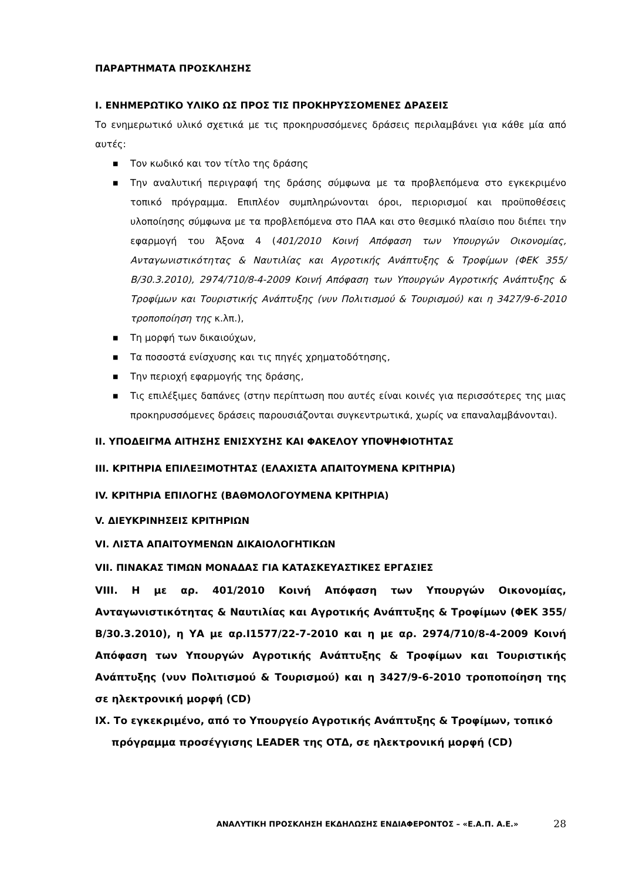ΠΑΡΑΡΤΗΜΑΤΑ ΠΡΟΣΚΛΗΣΗΣ
I. ΕΝΗΜΕΡΩΤΙΚΟ ΥΛΙΚΟ ΩΣ ΠΡΟΣ ΤΙΣ ΠΡΟΚΗΡΥΣΣΟΜΕΝΕΣ ΔΡΑΣΕΙΣ
Το ενημερωτικό υλικό σχετικά με τις προκηρυσσόμενες δράσεις περιλαμβάνει για κάθε μία από αυτές:
■ Τον κωδικό και τον τίτλο της δράσης
■ Την αναλυτική περιγραφή της δράσης σύμφωνα με τα προβλεπόμενα στο εγκεκριμένο τοπικό πρόγραμμα. Επιπλέον συμπληρώνονται όροι, περιορισμοί και προϋποθέσεις υλοποίησης σύμφωνα με τα προβλεπόμενα στο ΠΑΑ και στο θεσμικό πλαίσιο που διέπει την εφαρμογή του Άξονα 4 (401/2010 Κοινή Απόφαση των Υπουργών Οικονομίας, Ανταγωνιστικότητας & Ναυτιλίας και Αγροτικής Ανάπτυξης & Τροφίμων (ΦΕΚ 355/Β/30.3.2010), 2974/710/8-4-2009 Κοινή Απόφαση των Υπουργών Αγροτικής Ανάπτυξης & Τροφίμων και Τουριστικής Ανάπτυξης (νυν Πολιτισμού & Τουρισμού) και η 3427/9-6-2010 τροποποίηση της κ.λπ.),
■ Τη μορφή των δικαιούχων,
■ Τα ποσοστά ενίσχυσης και τις πηγές χρηματοδότησης,
■ Την περιοχή εφαρμογής της δράσης,
■ Τις επιλέξιμες δαπάνες (στην περίπτωση που αυτές είναι κοινές για περισσότερες της μιας προκηρυσσόμενες δράσεις παρουσιάζονται συγκεντρωτικά, χωρίς να επαναλαμβάνονται).
II. ΥΠΟΔΕΙΓΜΑ ΑΙΤΗΣΗΣ ΕΝΙΣΧΥΣΗΣ ΚΑΙ ΦΑΚΕΛΟΥ ΥΠΟΨΗΦΙΟΤΗΤΑΣ
III. ΚΡΙΤΗΡΙΑ ΕΠΙΛΕΞΙΜΟΤΗΤΑΣ (ΕΛΑΧΙΣΤΑ ΑΠΑΙΤΟΥΜΕΝΑ ΚΡΙΤΗΡΙΑ)
IV. ΚΡΙΤΗΡΙΑ ΕΠΙΛΟΓΗΣ (ΒΑΘΜΟΛΟΓΟΥΜΕΝΑ ΚΡΙΤΗΡΙΑ)
V. ΔΙΕΥΚΡΙΝΗΣΕΙΣ ΚΡΙΤΗΡΙΩΝ
VI. ΛΙΣΤΑ ΑΠΑΙΤΟΥΜΕΝΩΝ ΔΙΚΑΙΟΛΟΓΗΤΙΚΩΝ
VII. ΠΙΝΑΚΑΣ ΤΙΜΩΝ ΜΟΝΑΔΑΣ ΓΙΑ ΚΑΤΑΣΚΕΥΑΣΤΙΚΕΣ ΕΡΓΑΣΙΕΣ
VIII. Η με αρ. 401/2010 Κοινή Απόφαση των Υπουργών Οικονομίας, Ανταγωνιστικότητας & Ναυτιλίας και Αγροτικής Ανάπτυξης & Τροφίμων (ΦΕΚ 355/Β/30.3.2010), η ΥΑ με αρ.Ι1577/22-7-2010 και η με αρ. 2974/710/8-4-2009 Κοινή Απόφαση των Υπουργών Αγροτικής Ανάπτυξης & Τροφίμων και Τουριστικής Ανάπτυξης (νυν Πολιτισμού & Τουρισμού) και η 3427/9-6-2010 τροποποίηση της σε ηλεκτρονική μορφή (CD)
IX. Το εγκεκριμένο, από το Υπουργείο Αγροτικής Ανάπτυξης & Τροφίμων, τοπικό πρόγραμμα προσέγγισης LEADER της ΟΤΔ, σε ηλεκτρονική μορφή (CD)
ΑΝΑΛΥΤΙΚΗ ΠΡΟΣΚΛΗΣΗ ΕΚΔΗΛΩΣΗΣ ΕΝΔΙΑΦΕΡΟΝΤΟΣ – «Ε.Α.Π. Α.Ε.» 28